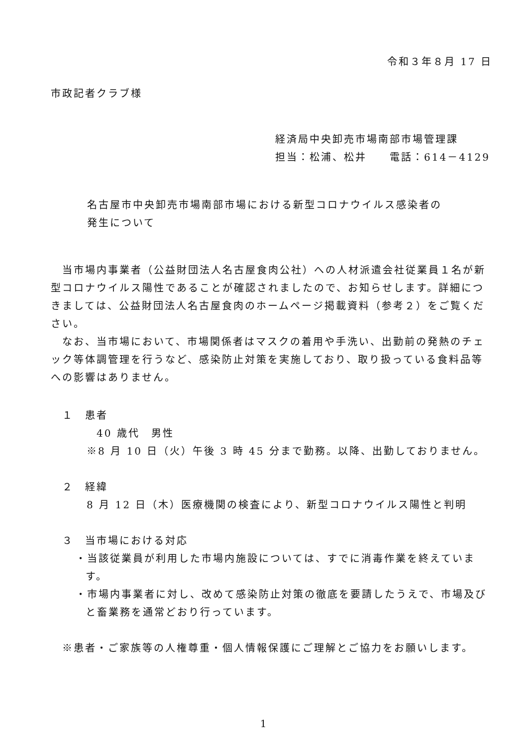令和３年８月 17 日
市政記者クラブ様
経済局中央卸売市場南部市場管理課
担当：松浦、松井　　電話：614－4129
名古屋市中央卸売市場南部市場における新型コロナウイルス感染者の
発生について
　当市場内事業者（公益財団法人名古屋食肉公社）への人材派遣会社従業員１名が新型コロナウイルス陽性であることが確認されましたので、お知らせします。詳細につきましては、公益財団法人名古屋食肉のホームページ掲載資料（参考２）をご覧ください。
　なお、当市場において、市場関係者はマスクの着用や手洗い、出勤前の発熱のチェック等体調管理を行うなど、感染防止対策を実施しており、取り扱っている食料品等への影響はありません。
　１　患者
40 歳代　男性
※8 月 10 日（火）午後 3 時 45 分まで勤務。以降、出勤しておりません。
　２　経緯
8 月 12 日（木）医療機関の検査により、新型コロナウイルス陽性と判明
　３　当市場における対応
・当該従業員が利用した市場内施設については、すでに消毒作業を終えています。
・市場内事業者に対し、改めて感染防止対策の徹底を要請したうえで、市場及びと畜業務を通常どおり行っています。
　※患者・ご家族等の人権尊重・個人情報保護にご理解とご協力をお願いします。
1